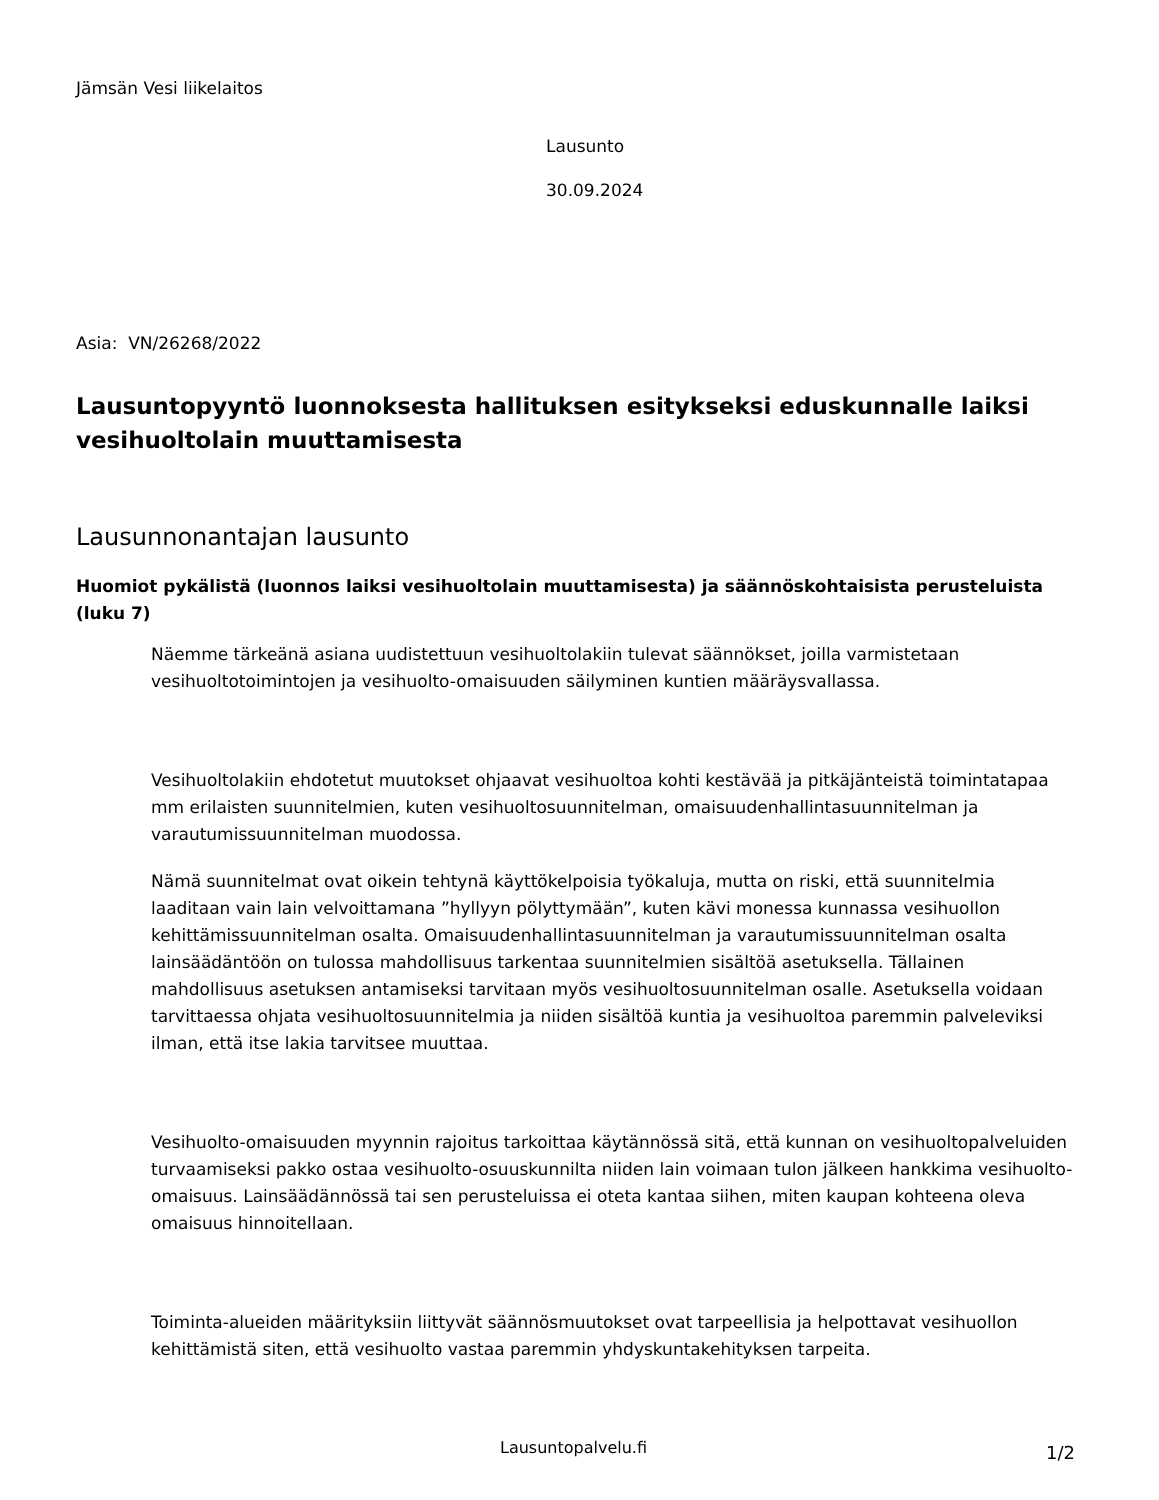Jämsän Vesi liikelaitos
Lausunto
30.09.2024
Asia: VN/26268/2022
Lausuntopyyntö luonnoksesta hallituksen esitykseksi eduskunnalle laiksi vesihuoltolain muuttamisesta
Lausunnonantajan lausunto
Huomiot pykälistä (luonnos laiksi vesihuoltolain muuttamisesta) ja säännöskohtaisista perusteluista (luku 7)
Näemme tärkeänä asiana uudistettuun vesihuoltolakiin tulevat säännökset, joilla varmistetaan vesihuoltotoimintojen ja vesihuolto-omaisuuden säilyminen kuntien määräysvallassa.
Vesihuoltolakiin ehdotetut muutokset ohjaavat vesihuoltoa kohti kestävää ja pitkäjänteistä toimintatapaa mm erilaisten suunnitelmien, kuten vesihuoltosuunnitelman, omaisuudenhallintasuunnitelman ja varautumissuunnitelman muodossa.
Nämä suunnitelmat ovat oikein tehtynä käyttökelpoisia työkaluja, mutta on riski, että suunnitelmia laaditaan vain lain velvoittamana ”hyllyyn pölyttymään”, kuten kävi monessa kunnassa vesihuollon kehittämissuunnitelman osalta. Omaisuudenhallintasuunnitelman ja varautumissuunnitelman osalta lainsäädäntöön on tulossa mahdollisuus tarkentaa suunnitelmien sisältöä asetuksella. Tällainen mahdollisuus asetuksen antamiseksi tarvitaan myös vesihuoltosuunnitelman osalle. Asetuksella voidaan tarvittaessa ohjata vesihuoltosuunnitelmia ja niiden sisältöä kuntia ja vesihuoltoa paremmin palveleviksi ilman, että itse lakia tarvitsee muuttaa.
Vesihuolto-omaisuuden myynnin rajoitus tarkoittaa käytännössä sitä, että kunnan on vesihuoltopalveluiden turvaamiseksi pakko ostaa vesihuolto-osuuskunnilta niiden lain voimaan tulon jälkeen hankkima vesihuolto-omaisuus. Lainsäädännössä tai sen perusteluissa ei oteta kantaa siihen, miten kaupan kohteena oleva omaisuus hinnoitellaan.
Toiminta-alueiden määrityksiin liittyvät säännösmuutokset ovat tarpeellisia ja helpottavat vesihuollon kehittämistä siten, että vesihuolto vastaa paremmin yhdyskuntakehityksen tarpeita.
Lausuntopalvelu.fi 1/2